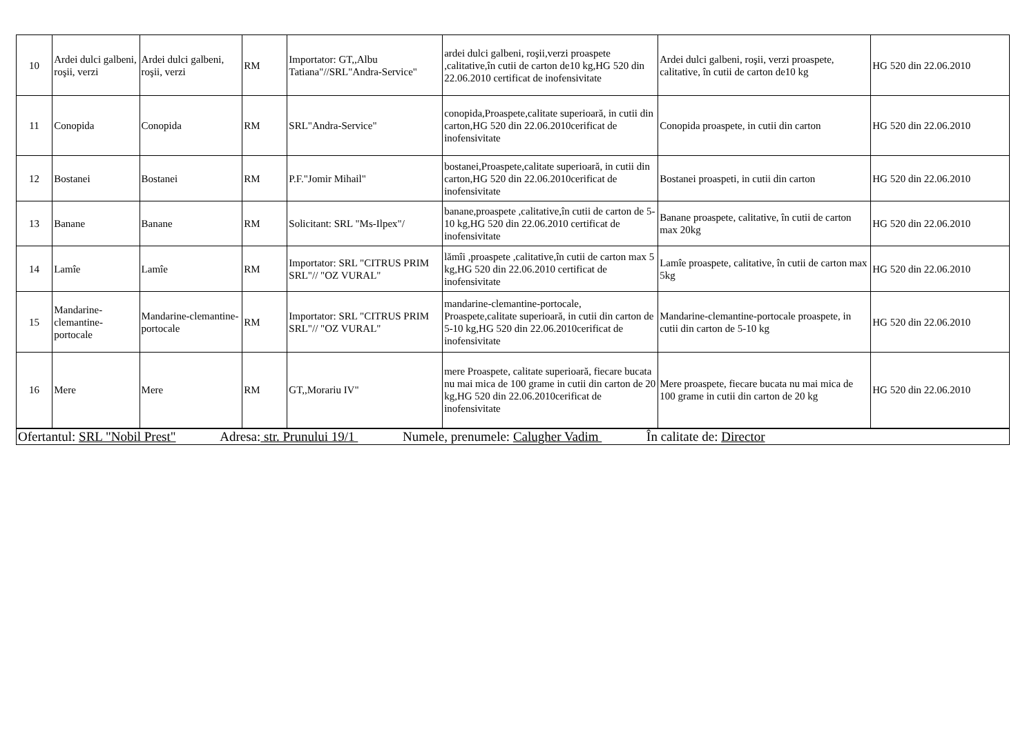| 10 | Ardei dulci galbeni, roşii, verzi | Ardei dulci galbeni, roşii, verzi | RM | Importator: GT,,Albu Tatiana"//SRL"Andra-Service" | ardei dulci galbeni, roşii,verzi proaspete ,calitative,în cutii de carton de10 kg,HG 520 din 22.06.2010 certificat de inofensivitate | Ardei dulci galbeni, roşii, verzi proaspete, calitative, în cutii de carton de10 kg | HG 520 din 22.06.2010 |
| 11 | Conopida | Conopida | RM | SRL"Andra-Service" | conopida,Proaspete,calitate superioară, in cutii din carton,HG 520 din 22.06.2010cerificat de inofensivitate | Conopida proaspete, in cutii din carton | HG 520 din 22.06.2010 |
| 12 | Bostanei | Bostanei | RM | P.F."Jomir Mihail" | bostanei,Proaspete,calitate superioară, in cutii din carton,HG 520 din 22.06.2010cerificat de inofensivitate | Bostanei proaspeti, in cutii din carton | HG 520 din 22.06.2010 |
| 13 | Banane | Banane | RM | Solicitant: SRL "Ms-Ilpex"/ | banane,proaspete ,calitative,în cutii de carton de 5-10 kg,HG 520 din 22.06.2010 certificat de inofensivitate | Banane proaspete, calitative, în cutii de carton max 20kg | HG 520 din 22.06.2010 |
| 14 | Lamîe | Lamîe | RM | Importator: SRL "CITRUS PRIM SRL"// "OZ VURAL" | lămîi ,proaspete ,calitative,în cutii de carton max 5 kg,HG 520 din 22.06.2010 certificat de inofensivitate | Lamîe proaspete, calitative, în cutii de carton max 5kg | HG 520 din 22.06.2010 |
| 15 | Mandarine-clemantine-portocale | Mandarine-clemantine-portocale | RM | Importator: SRL "CITRUS PRIM SRL"// "OZ VURAL" | mandarine-clemantine-portocale, Proaspete,calitate superioară, in cutii din carton de 5-10 kg,HG 520 din 22.06.2010cerificat de inofensivitate | Mandarine-clemantine-portocale proaspete, in cutii din carton de 5-10 kg | HG 520 din 22.06.2010 |
| 16 | Mere | Mere | RM | GT,,Morariu IV" | mere Proaspete, calitate superioară, fiecare bucata nu mai mica de 100 grame in cutii din carton de 20 kg,HG 520 din 22.06.2010cerificat de inofensivitate | Mere proaspete, fiecare bucata nu mai mica de 100 grame in cutii din carton de 20 kg | HG 520 din 22.06.2010 |
| Ofertantul: SRL "Nobil Prest" Adresa: str. Prunului 19/1 Numele, prenumele: Calugher Vadim În calitate de: Director | | | | | | | |